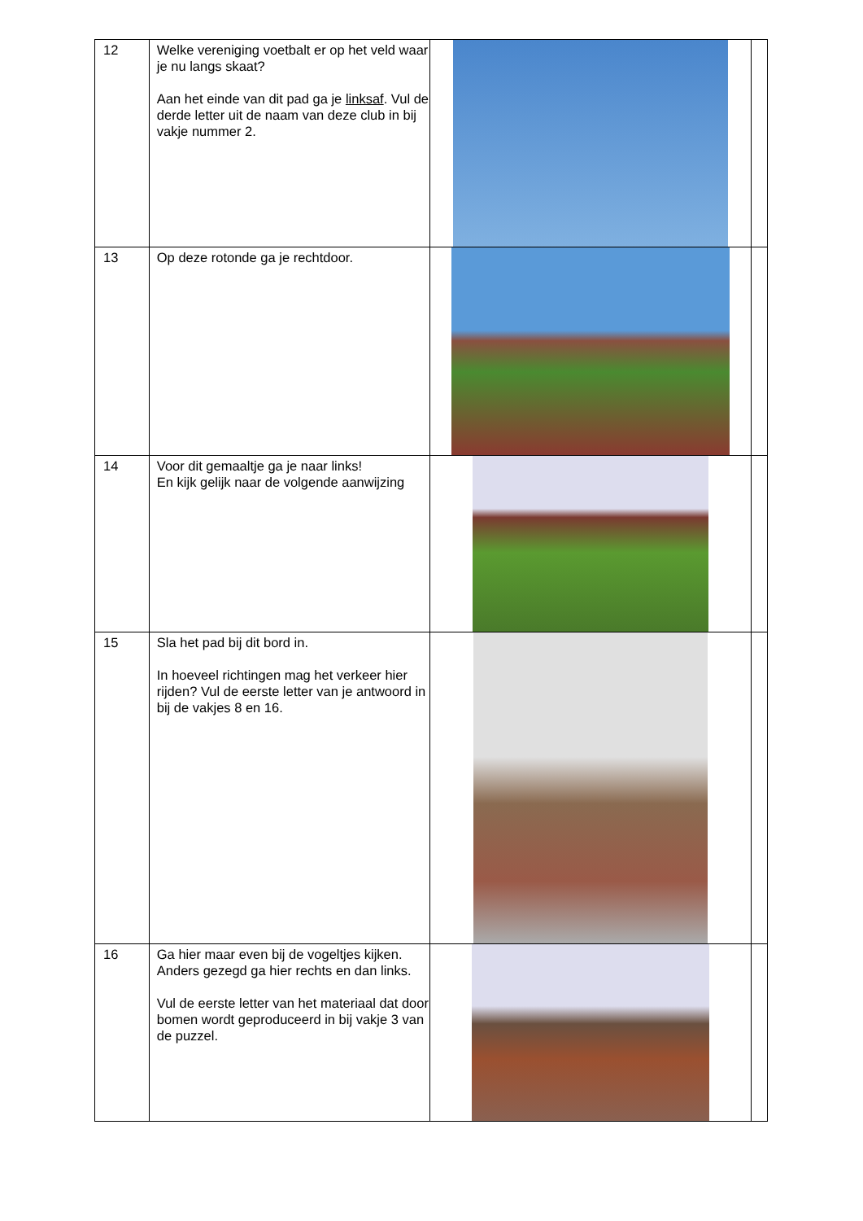| 12 | Welke vereniging voetbalt er op het veld waar je nu langs skaat? Aan het einde van dit pad ga je linksaf . Vul de derde letter uit de naam van deze club in bij vakje nummer 2. | | |
| 13 | Op deze rotonde ga je rechtdoor. | | |
| 14 | Voor dit gemaaltje ga je naar links! En kijk gelijk naar de volgende aanwijzing | | |
| 15 | Sla het pad bij dit bord in. In hoeveel richtingen mag het verkeer hier rijden? Vul de eerste letter van je antwoord in bij de vakjes 8 en 16. | | |
| 16 | Ga hier maar even bij de vogeltjes kijken. Anders gezegd ga hier rechts en dan links. Vul de eerste letter van het materiaal dat door bomen wordt geproduceerd in bij vakje 3 van de puzzel. | | |